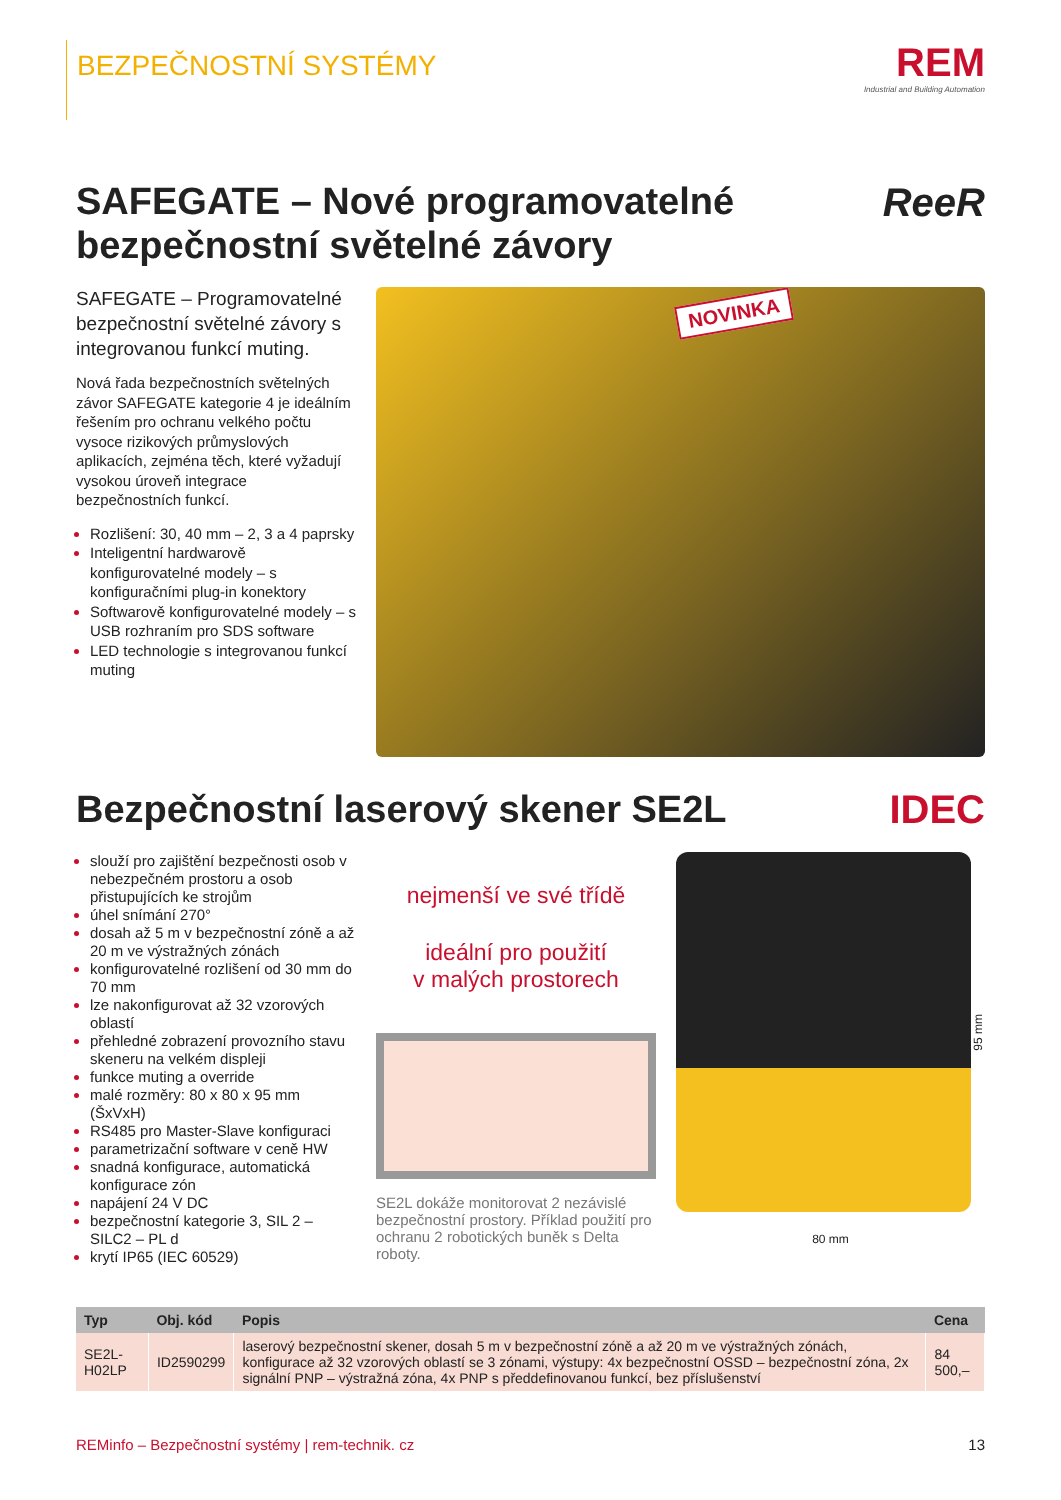BEZPEČNOSTNÍ SYSTÉMY
REM
Industrial and Building Automation
SAFEGATE – Nové programovatelné
bezpečnostní světelné závory
ReeR
SAFEGATE – Programovatelné bezpečnostní světelné závory s integrovanou funkcí muting.
Nová řada bezpečnostních světelných závor SAFEGATE kategorie 4 je ideálním řešením pro ochranu velkého počtu vysoce rizikových průmyslových aplikacích, zejména těch, které vyžadují vysokou úroveň integrace bezpečnostních funkcí.
Rozlišení: 30, 40 mm – 2, 3 a 4 paprsky
Inteligentní hardwarově konfigurovatelné modely – s konfiguračními plug-in konektory
Softwarově konfigurovatelné modely – s USB rozhraním pro SDS software
LED technologie s integrovanou funkcí muting
NOVINKA
Bezpečnostní laserový skener SE2L
IDEC
slouží pro zajištění bezpečnosti osob v nebezpečném prostoru a osob přistupujících ke strojům
úhel snímání 270°
dosah až 5 m v bezpečnostní zóně a až 20 m ve výstražných zónách
konfigurovatelné rozlišení od 30 mm do 70 mm
lze nakonfigurovat až 32 vzorových oblastí
přehledné zobrazení provozního stavu skeneru na velkém displeji
funkce muting a override
malé rozměry: 80 x 80 x 95 mm (ŠxVxH)
RS485 pro Master-Slave konfiguraci
parametrizační software v ceně HW
snadná konfigurace, automatická konfigurace zón
napájení 24 V DC
bezpečnostní kategorie 3, SIL 2 – SILC2 – PL d
krytí IP65 (IEC 60529)
nejmenší ve své třídě
ideální pro použití
v malých prostorech
SE2L dokáže monitorovat 2 nezávislé bezpečnostní prostory. Příklad použití pro ochranu 2 robotických buněk s Delta roboty.
95 mm
80 mm
| Typ | Obj. kód | Popis | Cena |
| --- | --- | --- | --- |
| SE2L-H02LP | ID2590299 | laserový bezpečnostní skener, dosah 5 m v bezpečnostní zóně a až 20 m ve výstražných zónách, konfigurace až 32 vzorových oblastí se 3 zónami, výstupy: 4x bezpečnostní OSSD – bezpečnostní zóna, 2x signální PNP – výstražná zóna, 4x PNP s předdefinovanou funkcí, bez příslušenství | 84 500,– |
REMinfo – Bezpečnostní systémy | rem-technik. cz 13